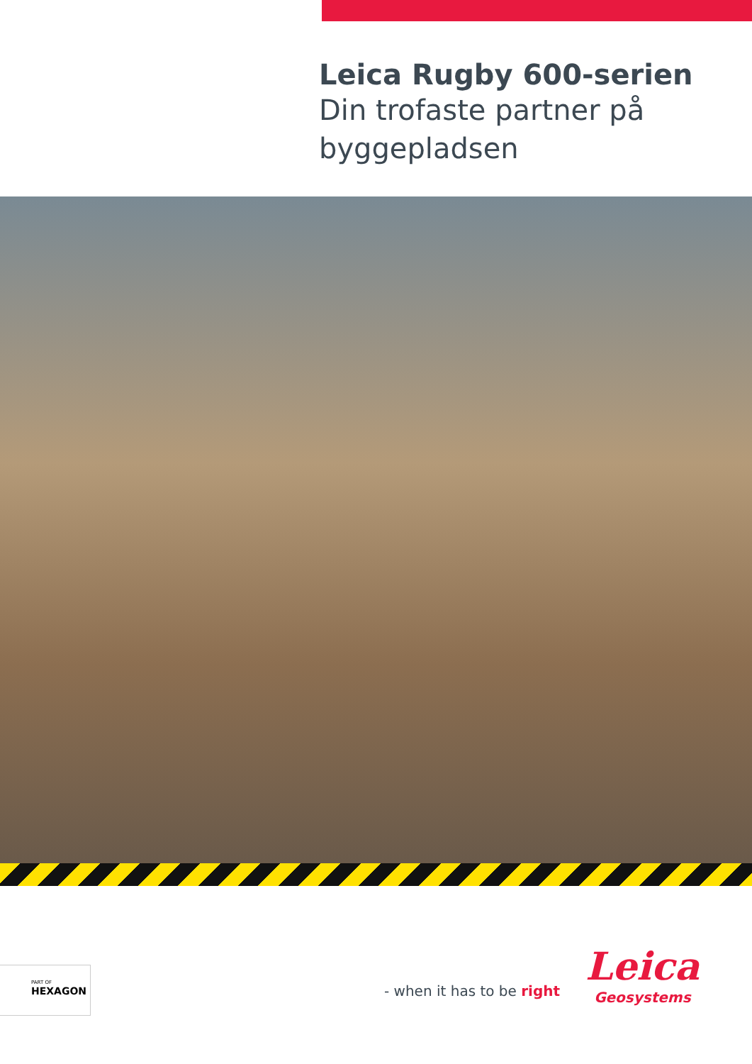Leica Rugby 600-serien
Din trofaste partner på byggepladsen
PART OF
HEXAGON
- when it has to be right
Leica
Geosystems